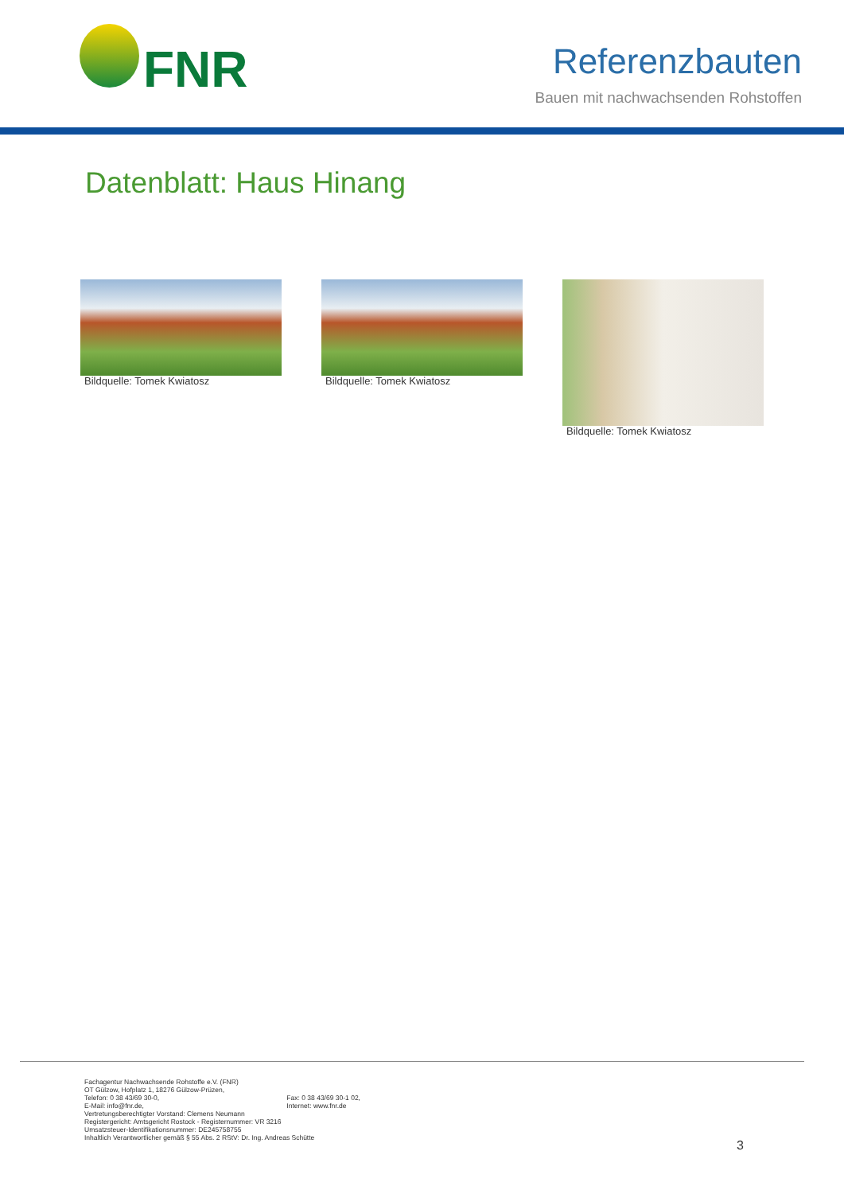FNR
Referenzbauten
Bauen mit nachwachsenden Rohstoffen
Datenblatt: Haus Hinang
Bildquelle: Tomek Kwiatosz Bildquelle: Tomek Kwiatosz Bildquelle: Tomek Kwiatosz
Fachagentur Nachwachsende Rohstoffe e.V. (FNR)
OT Gülzow, Hofplatz 1, 18276 Gülzow-Prüzen,
Telefon: 0 38 43/69 30-0, Fax: 0 38 43/69 30-1 02,
E-Mail: info@fnr.de, Internet: www.fnr.de
Vertretungsberechtigter Vorstand: Clemens Neumann
Registergericht: Amtsgericht Rostock - Registernummer: VR 3216
Umsatzsteuer-Identifikationsnummer: DE245758755
Inhaltlich Verantwortlicher gemäß § 55 Abs. 2 RStV: Dr. Ing. Andreas Schütte
3